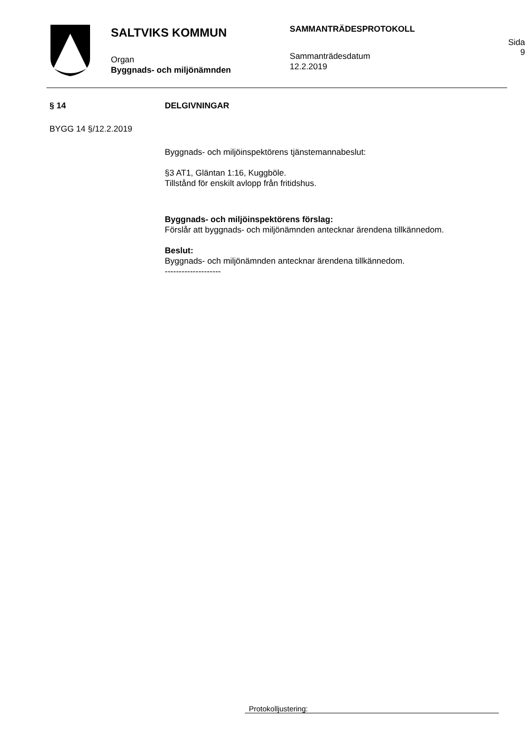SALTVIKS KOMMUN
Organ
Byggnads- och miljönämnden
SAMMANTRÄDESPROTOKOLL
Sammanträdesdatum
12.2.2019
Sida
9
§ 14 DELGIVNINGAR
BYGG 14 §/12.2.2019
Byggnads- och miljöinspektörens tjänstemannabeslut:
§3 AT1, Gläntan 1:16, Kuggböle.
Tillstånd för enskilt avlopp från fritidshus.
Byggnads- och miljöinspektörens förslag:
Förslår att byggnads- och miljönämnden antecknar ärendena tillkännedom.
Beslut:
Byggnads- och miljönämnden antecknar ärendena tillkännedom.
--------------------
Protokolljustering: